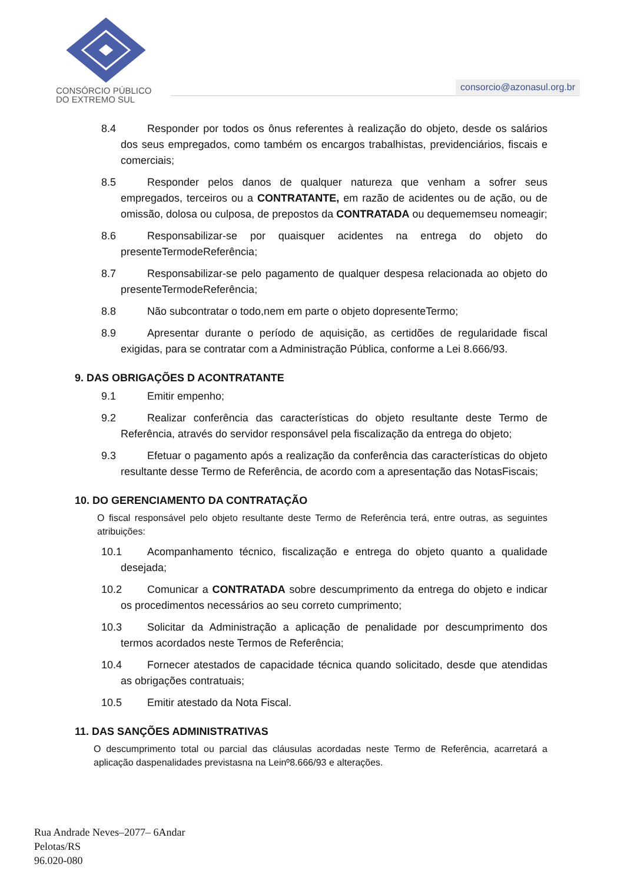CONSÓRCIO PÚBLICO
DO EXTREMO SUL
consorcio@azonasul.org.br
8.4 Responder por todos os ônus referentes à realização do objeto, desde os salários dos seus empregados, como também os encargos trabalhistas, previdenciários, fiscais e comerciais;
8.5 Responder pelos danos de qualquer natureza que venham a sofrer seus empregados, terceiros ou a CONTRATANTE, em razão de acidentes ou de ação, ou de omissão, dolosa ou culposa, de prepostos da CONTRATADA ou dequememseu nomeagir;
8.6 Responsabilizar-se por quaisquer acidentes na entrega do objeto do presenteTermodeReferência;
8.7 Responsabilizar-se pelo pagamento de qualquer despesa relacionada ao objeto do presenteTermodeReferência;
8.8 Não subcontratar o todo,nem em parte o objeto dopresenteTermo;
8.9 Apresentar durante o período de aquisição, as certidões de regularidade fiscal exigidas, para se contratar com a Administração Pública, conforme a Lei 8.666/93.
9. DAS OBRIGAÇÕES D ACONTRATANTE
9.1 Emitir empenho;
9.2 Realizar conferência das características do objeto resultante deste Termo de Referência, através do servidor responsável pela fiscalização da entrega do objeto;
9.3 Efetuar o pagamento após a realização da conferência das características do objeto resultante desse Termo de Referência, de acordo com a apresentação das NotasFiscais;
10. DO GERENCIAMENTO DA CONTRATAÇÃO
O fiscal responsável pelo objeto resultante deste Termo de Referência terá, entre outras, as seguintes atribuições:
10.1 Acompanhamento técnico, fiscalização e entrega do objeto quanto a qualidade desejada;
10.2 Comunicar a CONTRATADA sobre descumprimento da entrega do objeto e indicar os procedimentos necessários ao seu correto cumprimento;
10.3 Solicitar da Administração a aplicação de penalidade por descumprimento dos termos acordados neste Termos de Referência;
10.4 Fornecer atestados de capacidade técnica quando solicitado, desde que atendidas as obrigações contratuais;
10.5 Emitir atestado da Nota Fiscal.
11. DAS SANÇÕES ADMINISTRATIVAS
O descumprimento total ou parcial das cláusulas acordadas neste Termo de Referência, acarretará a aplicação daspenalidades previstasna na Leinº8.666/93 e alterações.
Rua Andrade Neves–2077– 6Andar
Pelotas/RS
96.020-080